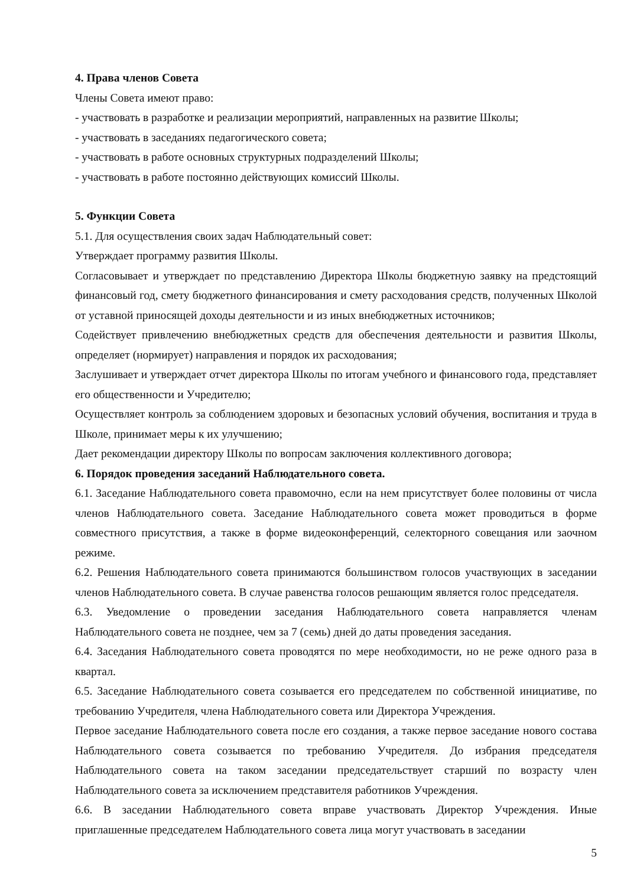4. Права членов Совета
Члены Совета имеют право:
- участвовать в разработке и реализации мероприятий, направленных на развитие Школы;
- участвовать в заседаниях педагогического совета;
- участвовать в работе основных структурных подразделений Школы;
- участвовать в работе постоянно действующих комиссий Школы.
5. Функции Совета
5.1. Для осуществления своих задач Наблюдательный совет:
Утверждает программу развития Школы.
Согласовывает и утверждает по представлению Директора Школы бюджетную заявку на предстоящий финансовый год, смету бюджетного финансирования и смету расходования средств, полученных Школой от уставной приносящей доходы деятельности и из иных внебюджетных источников;
Содействует привлечению внебюджетных средств для обеспечения деятельности и развития Школы, определяет (нормирует) направления и порядок их расходования;
Заслушивает и утверждает отчет директора Школы по итогам учебного и финансового года, представляет его общественности и Учредителю;
Осуществляет контроль за соблюдением здоровых и безопасных условий обучения, воспитания и труда в Школе, принимает меры к их улучшению;
Дает рекомендации директору Школы по вопросам заключения коллективного договора;
6. Порядок проведения заседаний Наблюдательного совета.
6.1. Заседание Наблюдательного совета правомочно, если на нем присутствует более половины от числа членов Наблюдательного совета. Заседание Наблюдательного совета может проводиться в форме совместного присутствия, а также в форме видеоконференций, селекторного совещания или заочном режиме.
6.2. Решения Наблюдательного совета принимаются большинством голосов участвующих в заседании членов Наблюдательного совета. В случае равенства голосов решающим является голос председателя.
6.3. Уведомление о проведении заседания Наблюдательного совета направляется членам Наблюдательного совета не позднее, чем за 7 (семь) дней до даты проведения заседания.
6.4. Заседания Наблюдательного совета проводятся по мере необходимости, но не реже одного раза в квартал.
6.5. Заседание Наблюдательного совета созывается его председателем по собственной инициативе, по требованию Учредителя, члена Наблюдательного совета или Директора Учреждения.
Первое заседание Наблюдательного совета после его создания, а также первое заседание нового состава Наблюдательного совета созывается по требованию Учредителя. До избрания председателя Наблюдательного совета на таком заседании председательствует старший по возрасту член Наблюдательного совета за исключением представителя работников Учреждения.
6.6. В заседании Наблюдательного совета вправе участвовать Директор Учреждения. Иные приглашенные председателем Наблюдательного совета лица могут участвовать в заседании
5